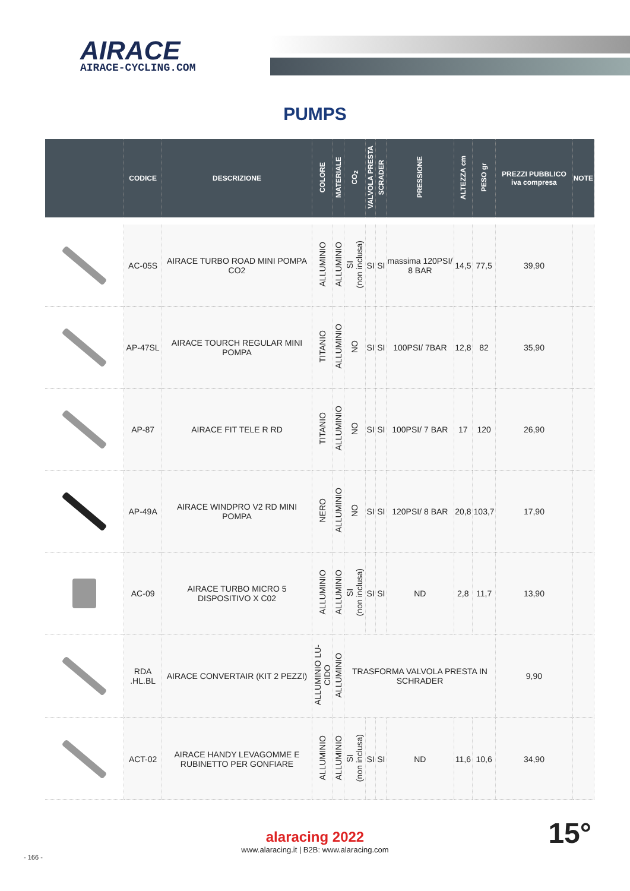AIRACE
AIRACE-CYCLING.COM
PUMPS
| | CODICE | DESCRIZIONE | COLORE | MATERIALE | CO<sub>2</sub> | VALVOLA PRESTA | SCRADER | PRESSIONE | ALTEZZA cm | PESO gr | PREZZI PUBBLICO iva compresa | NOTE |
| --- | --- | --- | --- | --- | --- | --- | --- | --- | --- | --- | --- | --- |
| | AC-05S | AIRACE TURBO ROAD MINI POMPA CO2 | ALLUMINIO | ALLUMINIO | SI (non inclusa) | SI | SI | massima 120PSI/ 8 BAR | 14,5 | 77,5 | 39,90 | |
| | AP-47SL | AIRACE TOURCH REGULAR MINI POMPA | TITANIO | ALLUMINIO | NO | SI | SI | 100PSI/ 7BAR | 12,8 | 82 | 35,90 | |
| | AP-87 | AIRACE FIT TELE R RD | TITANIO | ALLUMINIO | NO | SI | SI | 100PSI/ 7 BAR | 17 | 120 | 26,90 | |
| | AP-49A | AIRACE WINDPRO V2 RD MINI POMPA | NERO | ALLUMINIO | NO | SI | SI | 120PSI/ 8 BAR | 20,8 | 103,7 | 17,90 | |
| | AC-09 | AIRACE TURBO MICRO 5 DISPOSITIVO X C02 | ALLUMINIO | ALLUMINIO | SI (non inclusa) | SI | SI | ND | 2,8 | 11,7 | 13,90 | |
| | RDA .HL.BL | AIRACE CONVERTAIR (KIT 2 PEZZI) | ALLUMINIO LU-CIDO | ALLUMINIO | TRASFORMA VALVOLA PRESTA IN SCHRADER | | | | | | 9,90 | |
| | ACT-02 | AIRACE HANDY LEVAGOMME E RUBINETTO PER GONFIARE | ALLUMINIO | ALLUMINIO | SI (non inclusa) | SI | SI | ND | 11,6 | 10,6 | 34,90 | |
alaracing 2022
www.alaracing.it | B2B: www.alaracing.com
- 166 -
15°